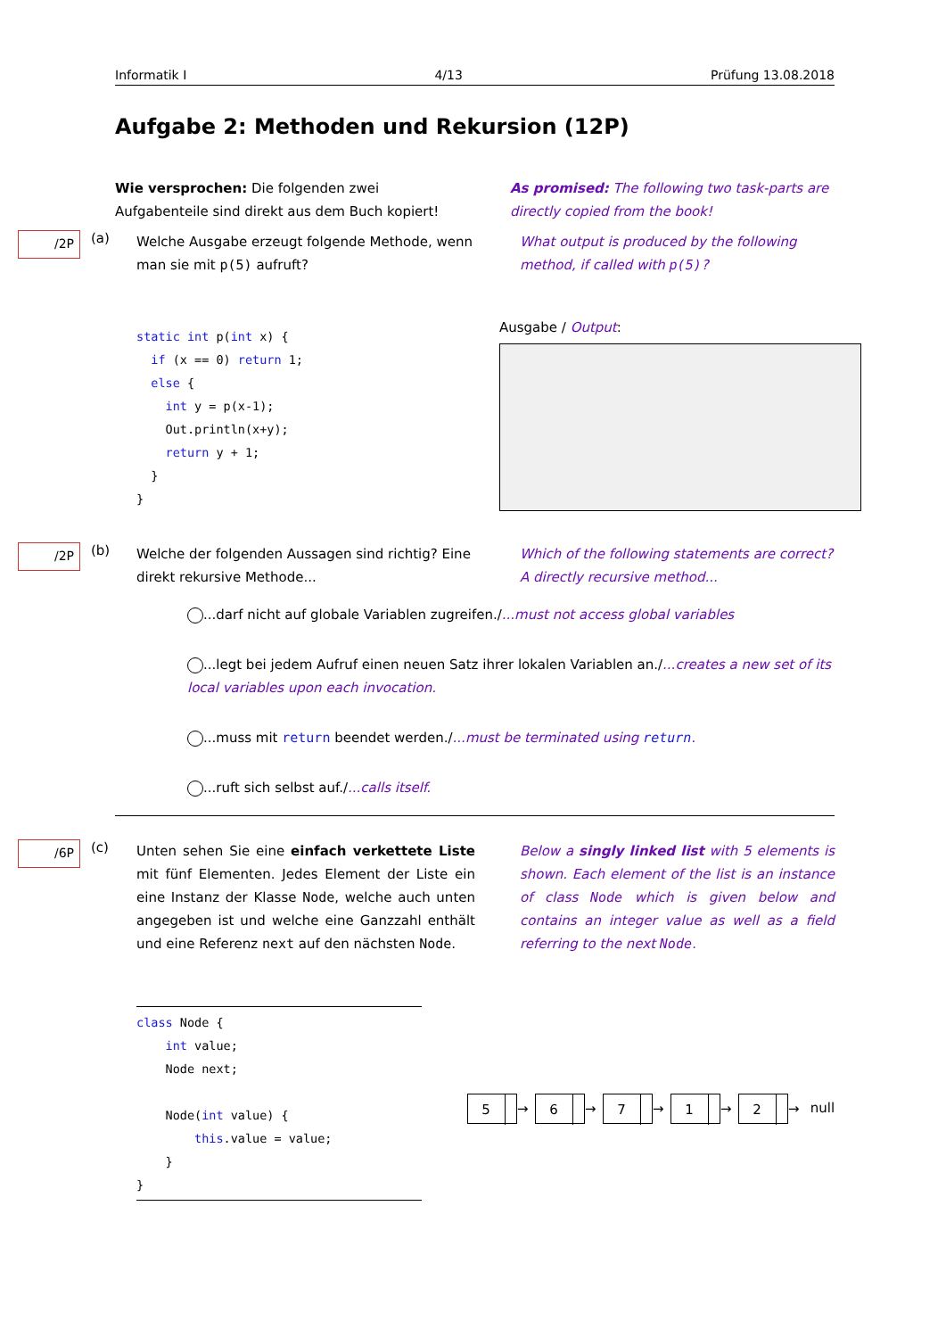Informatik I 4/13 Prüfung 13.08.2018
Aufgabe 2: Methoden und Rekursion (12P)
Wie versprochen: Die folgenden zwei Aufgabenteile sind direkt aus dem Buch kopiert!
As promised: The following two task-parts are directly copied from the book!
/2P (a)
Welche Ausgabe erzeugt folgende Methode, wenn man sie mit p(5) aufruft?
What output is produced by the following method, if called with p(5)?
static int p(int x) {
  if (x == 0) return 1;
  else {
    int y = p(x-1);
    Out.println(x+y);
    return y + 1;
  }
}
Ausgabe / Output:
/2P (b)
Welche der folgenden Aussagen sind richtig? Eine direkt rekursive Methode...
Which of the following statements are correct? A directly recursive method...
...darf nicht auf globale Variablen zugreifen./...must not access global variables
...legt bei jedem Aufruf einen neuen Satz ihrer lokalen Variablen an./...creates a new set of its local variables upon each invocation.
...muss mit return beendet werden./...must be terminated using return.
...ruft sich selbst auf./...calls itself.
/6P (c)
Unten sehen Sie eine einfach verkettete Liste mit fünf Elementen. Jedes Element der Liste ein eine Instanz der Klasse Node, welche auch unten angegeben ist und welche eine Ganzzahl enthält und eine Referenz next auf den nächsten Node.
Below a singly linked list with 5 elements is shown. Each element of the list is an instance of class Node which is given below and contains an integer value as well as a field referring to the next Node.
class Node {
    int value;
    Node next;

    Node(int value) {
        this.value = value;
    }
}
5 → 6 → 7 → 1 → 2 → null